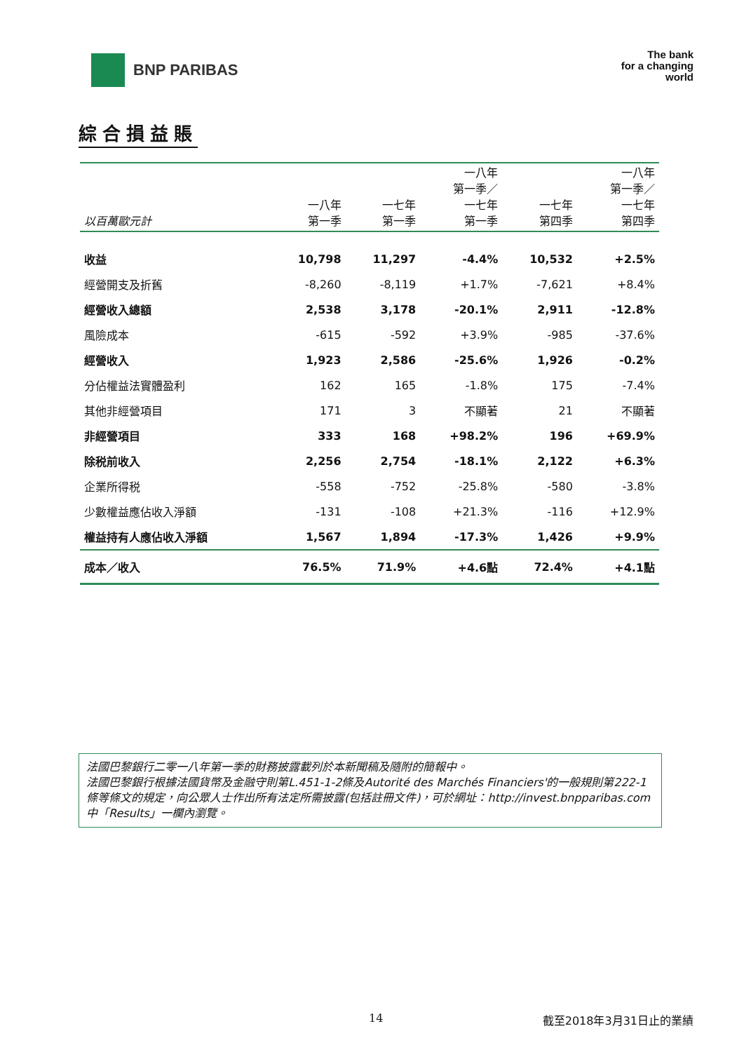BNP PARIBAS
The bank
for a changing
world
綜合損益賬
| 以百萬歐元計 | 一八年 第一季 | 一七年 第一季 | 一八年 第一季／ 一七年 第一季 | 一七年 第四季 | 一八年 第一季／ 一七年 第四季 |
| --- | --- | --- | --- | --- | --- |
| 收益 | 10,798 | 11,297 | -4.4% | 10,532 | +2.5% |
| 經營開支及折舊 | -8,260 | -8,119 | +1.7% | -7,621 | +8.4% |
| 經營收入總額 | 2,538 | 3,178 | -20.1% | 2,911 | -12.8% |
| 風險成本 | -615 | -592 | +3.9% | -985 | -37.6% |
| 經營收入 | 1,923 | 2,586 | -25.6% | 1,926 | -0.2% |
| 分佔權益法實體盈利 | 162 | 165 | -1.8% | 175 | -7.4% |
| 其他非經營項目 | 171 | 3 | 不顯著 | 21 | 不顯著 |
| 非經營項目 | 333 | 168 | +98.2% | 196 | +69.9% |
| 除税前收入 | 2,256 | 2,754 | -18.1% | 2,122 | +6.3% |
| 企業所得税 | -558 | -752 | -25.8% | -580 | -3.8% |
| 少數權益應佔收入淨額 | -131 | -108 | +21.3% | -116 | +12.9% |
| 權益持有人應佔收入淨額 | 1,567 | 1,894 | -17.3% | 1,426 | +9.9% |
| 成本／收入 | 76.5% | 71.9% | +4.6點 | 72.4% | +4.1點 |
法國巴黎銀行二零一八年第一季的財務披露載列於本新聞稿及隨附的簡報中。
法國巴黎銀行根據法國貨幣及金融守則第L.451-1-2條及Autorité des Marchés Financiers'的一般規則第222-1條等條文的規定，向公眾人士作出所有法定所需披露(包括註冊文件)，可於網址：http://invest.bnpparibas.com中「Results」一欄內瀏覽。
14 截至2018年3月31日止的業績